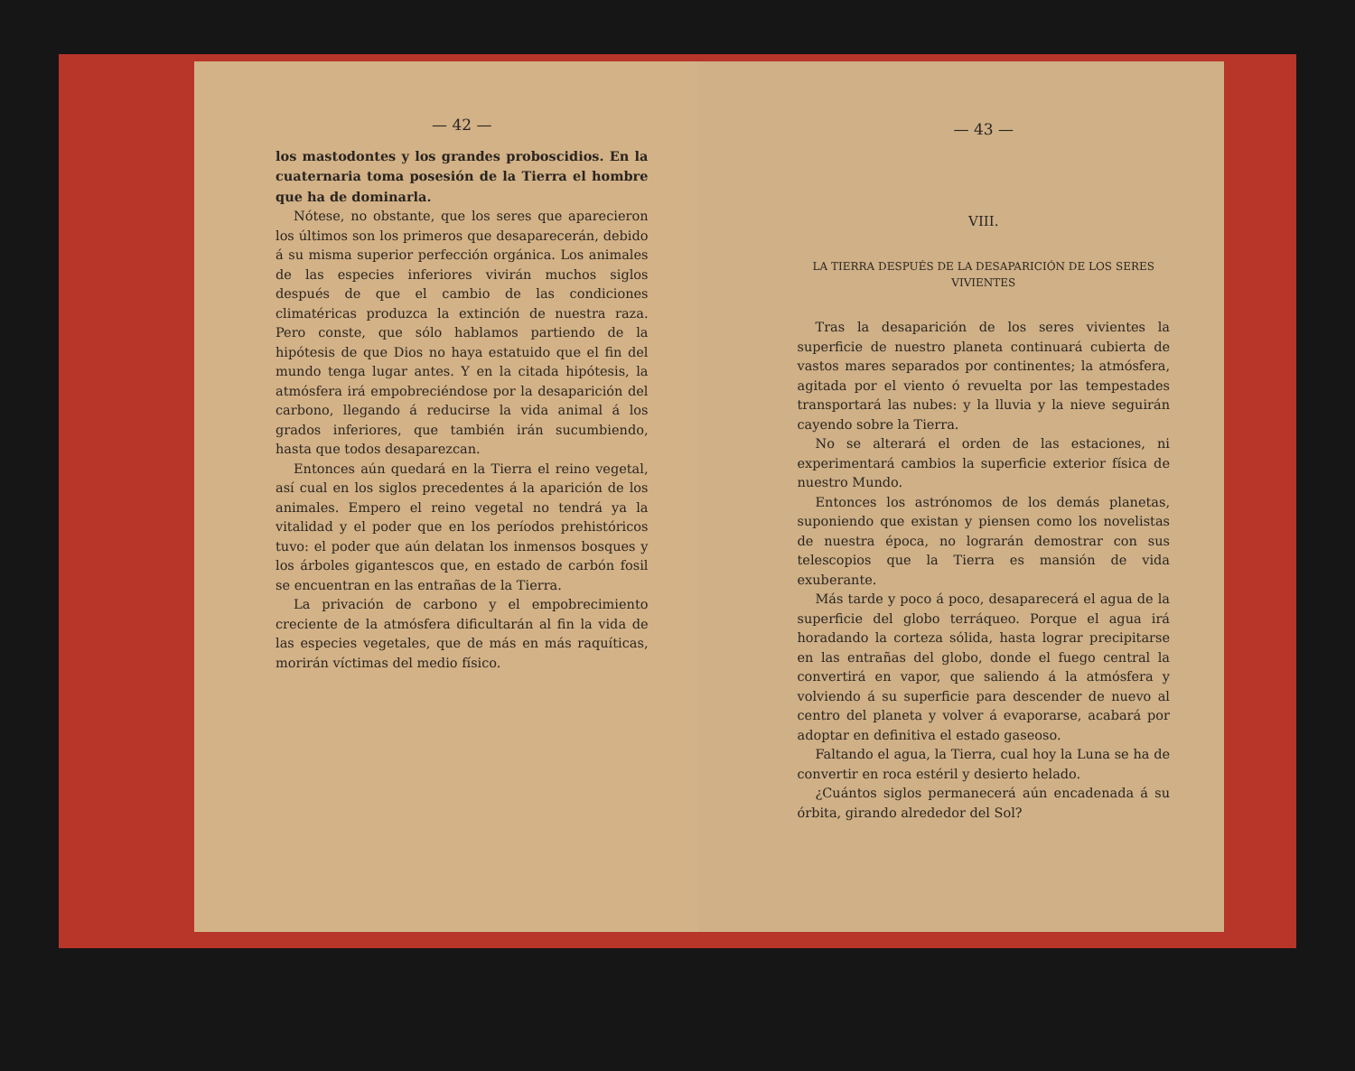— 42 —
los mastodontes y los grandes proboscidios. En la cuaternaria toma posesión de la Tierra el hombre que ha de dominarla.
Nótese, no obstante, que los seres que aparecieron los últimos son los primeros que desaparecerán, debido á su misma superior perfección orgánica. Los animales de las especies inferiores vivirán muchos siglos después de que el cambio de las condiciones climatéricas produzca la extinción de nuestra raza. Pero conste, que sólo hablamos partiendo de la hipótesis de que Dios no haya estatuido que el fin del mundo tenga lugar antes. Y en la citada hipótesis, la atmósfera irá empobreciéndose por la desaparición del carbono, llegando á reducirse la vida animal á los grados inferiores, que también irán sucumbiendo, hasta que todos desaparezcan.
Entonces aún quedará en la Tierra el reino vegetal, así cual en los siglos precedentes á la aparición de los animales. Empero el reino vegetal no tendrá ya la vitalidad y el poder que en los períodos prehistóricos tuvo: el poder que aún delatan los inmensos bosques y los árboles gigantescos que, en estado de carbón fosil se encuentran en las entrañas de la Tierra.
La privación de carbono y el empobrecimiento creciente de la atmósfera dificultarán al fin la vida de las especies vegetales, que de más en más raquíticas, morirán víctimas del medio físico.
— 43 —
VIII.
LA TIERRA DESPUÉS DE LA DESAPARICIÓN DE LOS SERES VIVIENTES
Tras la desaparición de los seres vivientes la superficie de nuestro planeta continuará cubierta de vastos mares separados por continentes; la atmósfera, agitada por el viento ó revuelta por las tempestades transportará las nubes: y la lluvia y la nieve seguirán cayendo sobre la Tierra.
No se alterará el orden de las estaciones, ni experimentará cambios la superficie exterior física de nuestro Mundo.
Entonces los astrónomos de los demás planetas, suponiendo que existan y piensen como los novelistas de nuestra época, no lograrán demostrar con sus telescopios que la Tierra es mansión de vida exuberante.
Más tarde y poco á poco, desaparecerá el agua de la superficie del globo terráqueo. Porque el agua irá horadando la corteza sólida, hasta lograr precipitarse en las entrañas del globo, donde el fuego central la convertirá en vapor, que saliendo á la atmósfera y volviendo á su superficie para descender de nuevo al centro del planeta y volver á evaporarse, acabará por adoptar en definitiva el estado gaseoso.
Faltando el agua, la Tierra, cual hoy la Luna se ha de convertir en roca estéril y desierto helado.
¿Cuántos siglos permanecerá aún encadenada á su órbita, girando alrededor del Sol?